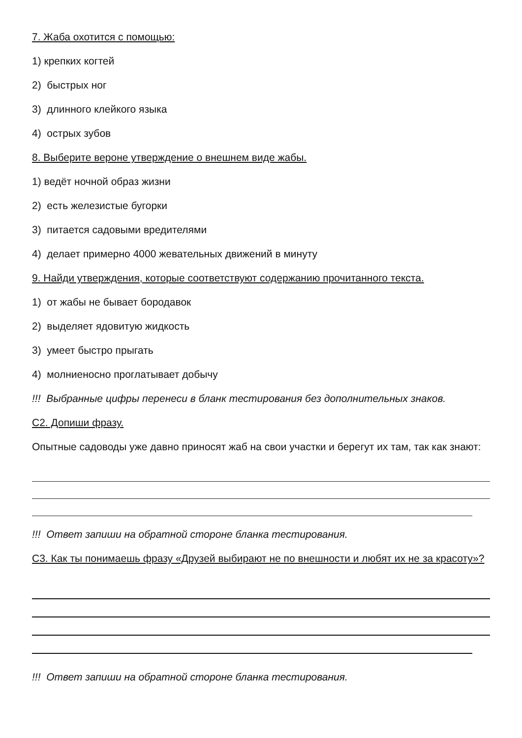7. Жаба охотится с помощью:
1) крепких когтей
2) быстрых ног
3) длинного клейкого языка
4) острых зубов
8. Выберите вероне утверждение о внешнем виде жабы.
1) ведёт ночной образ жизни
2) есть железистые бугорки
3) питается садовыми вредителями
4) делает примерно 4000 жевательных движений в минуту
9. Найди утверждения, которые соответствуют содержанию прочитанного текста.
1) от жабы не бывает бородавок
2) выделяет ядовитую жидкость
3) умеет быстро прыгать
4) молниеносно проглатывает добычу
!!! Выбранные цифры перенеси в бланк тестирования без дополнительных знаков.
С2. Допиши фразу.
Опытные садоводы уже давно приносят жаб на свои участки и берегут их там, так как знают:
!!! Ответ запиши на обратной стороне бланка тестирования.
С3. Как ты понимаешь фразу «Друзей выбирают не по внешности и любят их не за красоту»?
!!! Ответ запиши на обратной стороне бланка тестирования.